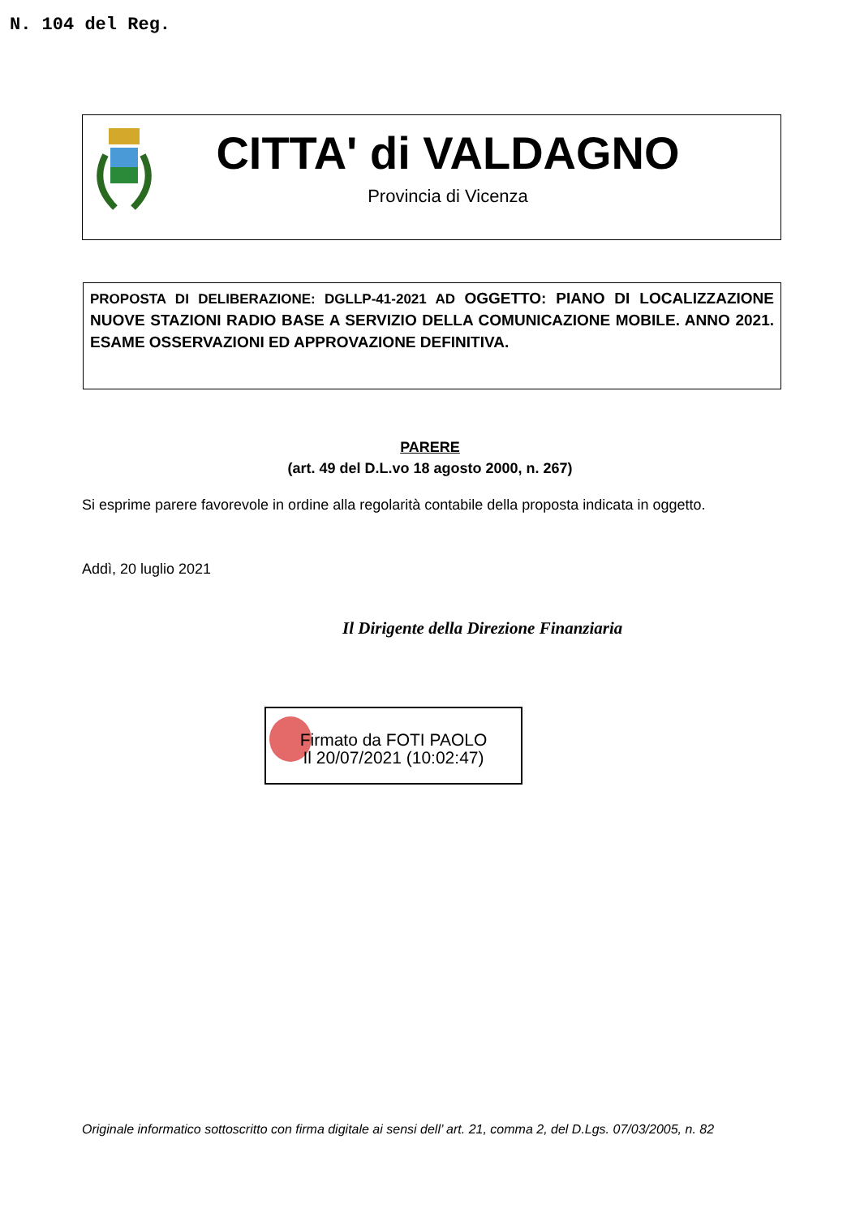N. 104 del Reg.
CITTA' di VALDAGNO
Provincia di Vicenza
PROPOSTA DI DELIBERAZIONE: DGLLP-41-2021 AD OGGETTO: PIANO DI LOCALIZZAZIONE NUOVE STAZIONI RADIO BASE A SERVIZIO DELLA COMUNICAZIONE MOBILE. ANNO 2021. ESAME OSSERVAZIONI ED APPROVAZIONE DEFINITIVA.
PARERE
(art. 49 del D.L.vo 18 agosto 2000, n. 267)
Si esprime parere favorevole in ordine alla regolarità contabile della proposta indicata in oggetto.
Addì, 20 luglio 2021
Il Dirigente della Direzione Finanziaria
Firmato da FOTI PAOLO
Il 20/07/2021 (10:02:47)
Originale informatico sottoscritto con firma digitale ai sensi dell’ art. 21, comma 2, del D.Lgs. 07/03/2005, n. 82